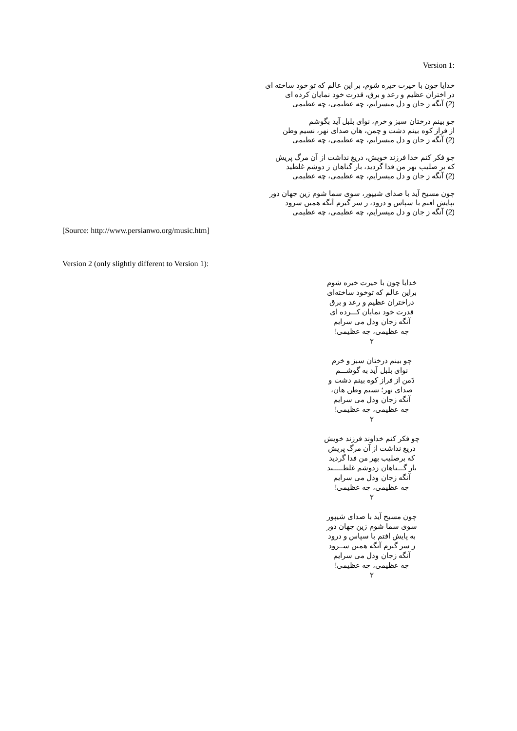Version 1:
خدایا چون با حیرت خیره شوم، بر این عالم که تو خود ساخته ای
در اختران عظیم و رعد و برق، قدرت خود نمایان کرده ای
(2) آنگه ز جان و دل میسرایم، چه عظیمی، چه عظیمی
چو بینم درختان سبز و خرم، نوای بلبل آید بگوشم
از فراز کوه بینم دشت و چمن، هان صدای نهر، نسیم وطن
(2) آنگه ز جان و دل میسرایم، چه عظیمی، چه عظیمی
چو فکر کنم خدا فرزند خویش، دریغ نداشت از آن مرگ پریش
که بر صلیب بهر من فدا گردید، بار گناهان ز دوشم غلطید
(2) آنگه ز جان و دل میسرایم، چه عظیمی، چه عظیمی
چون مسیح آید با صدای شیپور، سوی سما شوم زین جهان دور
بپایش افتم با سپاس و درود، ز سر گیرم آنگه همین سرود
(2) آنگه ز جان و دل میسرایم، چه عظیمی، چه عظیمی
[Source: http://www.persianwo.org/music.htm]
Version 2 (only slightly different to Version 1):
خدایا چون با حیرت خیره شوم
براین عالم که توخود ساخته‌ای
دراختران عظیم و رعد و برق
قدرت خود نمایان کـــرده ای
آنگه زجان ودل می سرایم
چه عظیمی، چه عظیمی!
۲
چو بینم درختان سبز و خرم
نوای بلبل آید به گوشـــم
دَمن از فراز کوه بینم دشت و
صدای نهر؛ نسیم وطن هان،
آنگه زجان ودل می سرایم
چه عظیمی، چه عظیمی!
۲
چو فکر کنم خداوند فرزند خویش
دریغ نداشت از آن مرگ پریش
که برصلیب بهر من فدا گردید
بار گـــناهان زدوشم غلطـــــید
آنگه زجان ودل می سرایم
چه عظیمی، چه عظیمی!
۲
چون مسیح آید با صدای شیپور
سوی سما شوم زین جهان دور
به پایش افتم با سپاس و درود
ز سر گیرم آنگه همین ســرود
آنگه زجان ودل می سرایم
چه عظیمی، چه عظیمی!
۲